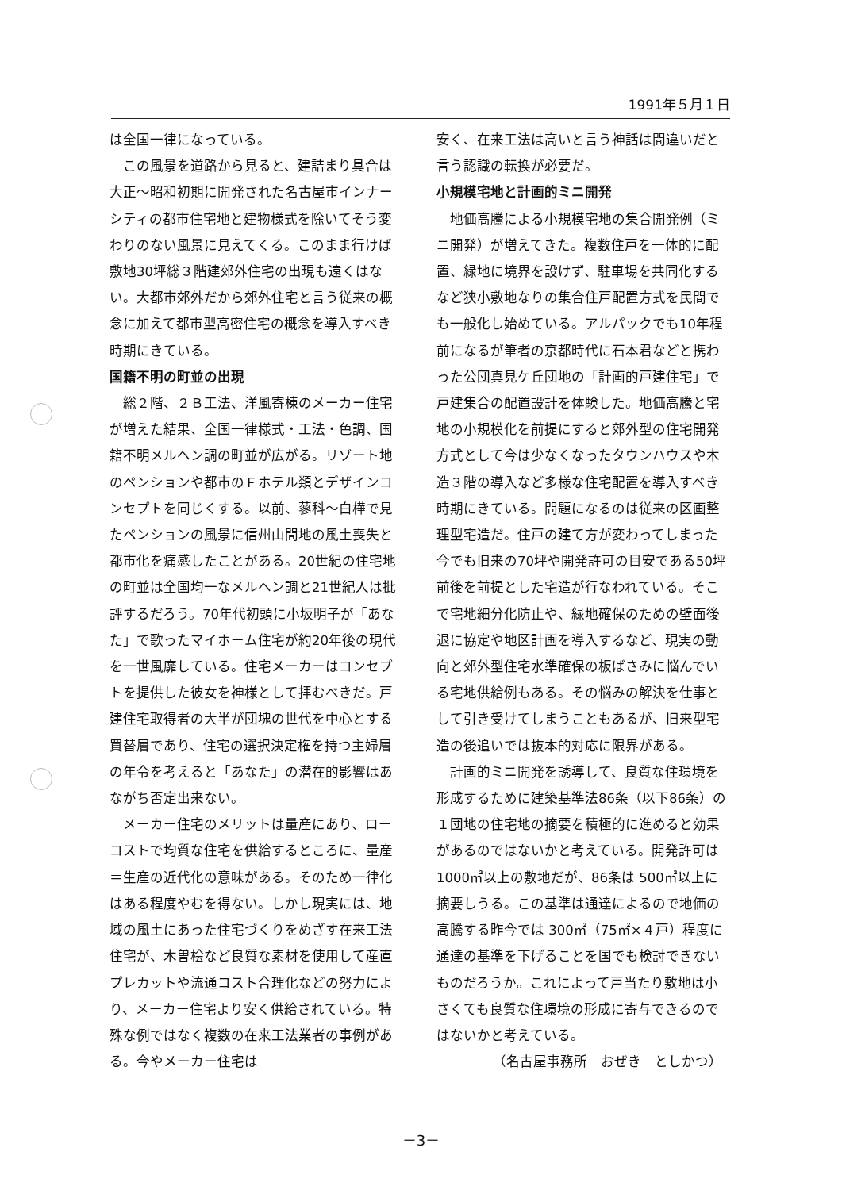1991年５月１日
は全国一律になっている。
この風景を道路から見ると、建詰まり具合は大正～昭和初期に開発された名古屋市インナーシティの都市住宅地と建物様式を除いてそう変わりのない風景に見えてくる。このまま行けば敷地30坪総３階建郊外住宅の出現も遠くはない。大都市郊外だから郊外住宅と言う従来の概念に加えて都市型高密住宅の概念を導入すべき時期にきている。
国籍不明の町並の出現
総２階、２Ｂ工法、洋風寄棟のメーカー住宅が増えた結果、全国一律様式・工法・色調、国籍不明メルヘン調の町並が広がる。リゾート地のペンションや都市のＦホテル類とデザインコンセプトを同じくする。以前、蓼科～白樺で見たペンションの風景に信州山間地の風土喪失と都市化を痛感したことがある。20世紀の住宅地の町並は全国均一なメルヘン調と21世紀人は批評するだろう。70年代初頭に小坂明子が「あなた」で歌ったマイホーム住宅が約20年後の現代を一世風靡している。住宅メーカーはコンセプトを提供した彼女を神様として拝むべきだ。戸建住宅取得者の大半が団塊の世代を中心とする買替層であり、住宅の選択決定権を持つ主婦層の年令を考えると「あなた」の潜在的影響はあながち否定出来ない。
メーカー住宅のメリットは量産にあり、ローコストで均質な住宅を供給するところに、量産＝生産の近代化の意味がある。そのため一律化はある程度やむを得ない。しかし現実には、地域の風土にあった住宅づくりをめざす在来工法住宅が、木曽桧など良質な素材を使用して産直プレカットや流通コスト合理化などの努力により、メーカー住宅より安く供給されている。特殊な例ではなく複数の在来工法業者の事例がある。今やメーカー住宅は
安く、在来工法は高いと言う神話は間違いだと言う認識の転換が必要だ。
小規模宅地と計画的ミニ開発
地価高騰による小規模宅地の集合開発例（ミニ開発）が増えてきた。複数住戸を一体的に配置、緑地に境界を設けず、駐車場を共同化するなど狭小敷地なりの集合住戸配置方式を民間でも一般化し始めている。アルパックでも10年程前になるが筆者の京都時代に石本君などと携わった公団真見ケ丘団地の「計画的戸建住宅」で戸建集合の配置設計を体験した。地価高騰と宅地の小規模化を前提にすると郊外型の住宅開発方式として今は少なくなったタウンハウスや木造３階の導入など多様な住宅配置を導入すべき時期にきている。問題になるのは従来の区画整理型宅造だ。住戸の建て方が変わってしまった今でも旧来の70坪や開発許可の目安である50坪前後を前提とした宅造が行なわれている。そこで宅地細分化防止や、緑地確保のための壁面後退に協定や地区計画を導入するなど、現実の動向と郊外型住宅水準確保の板ばさみに悩んでいる宅地供給例もある。その悩みの解決を仕事として引き受けてしまうこともあるが、旧来型宅造の後追いでは抜本的対応に限界がある。
計画的ミニ開発を誘導して、良質な住環境を形成するために建築基準法86条（以下86条）の１団地の住宅地の摘要を積極的に進めると効果があるのではないかと考えている。開発許可は1000㎡以上の敷地だが、86条は 500㎡以上に摘要しうる。この基準は通達によるので地価の高騰する昨今では 300㎡（75㎡×４戸）程度に通達の基準を下げることを国でも検討できないものだろうか。これによって戸当たり敷地は小さくても良質な住環境の形成に寄与できるのではないかと考えている。
（名古屋事務所　おぜき　としかつ）
－3－